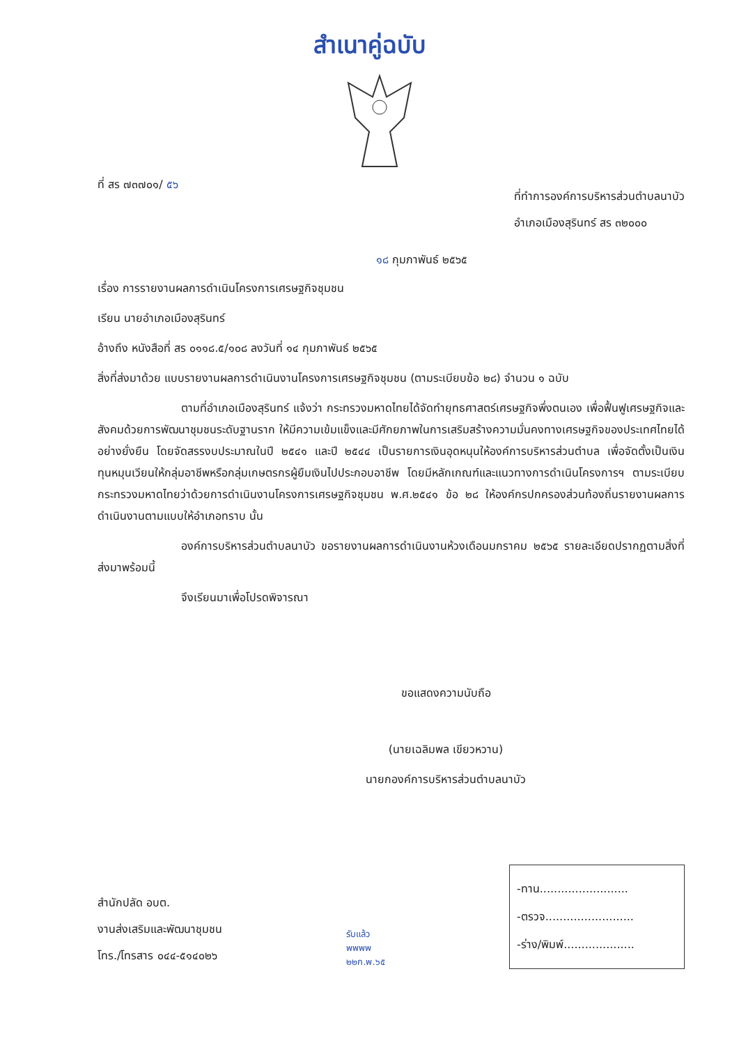สำเนาคู่ฉบับ
ที่ สร ๗๓๗๐๑/ ๕๖
ที่ทำการองค์การบริหารส่วนตำบลนาบัว
อำเภอเมืองสุรินทร์ สร ๓๒๐๐๐
๑๘ กุมภาพันธ์ ๒๕๖๕
เรื่อง การรายงานผลการดำเนินโครงการเศรษฐกิจชุมชน
เรียน นายอำเภอเมืองสุรินทร์
อ้างถึง หนังสือที่ สร ๐๑๑๘.๕/๑๐๘ ลงวันที่ ๑๔ กุมภาพันธ์ ๒๕๖๕
สิ่งที่ส่งมาด้วย แบบรายงานผลการดำเนินงานโครงการเศรษฐกิจชุมชน (ตามระเบียบข้อ ๒๘) จำนวน ๑ ฉบับ
ตามที่อำเภอเมืองสุรินทร์ แจ้งว่า กระทรวงมหาดไทยได้จัดทำยุทธศาสตร์เศรษฐกิจพึ่งตนเอง เพื่อฟื้นฟูเศรษฐกิจและสังคมด้วยการพัฒนาชุมชนระดับฐานราก ให้มีความเข้มแข็งและมีศักยภาพในการเสริมสร้างความมั่นคงทางเศรษฐกิจของประเทศไทยได้อย่างยั่งยืน โดยจัดสรรงบประมาณในปี ๒๕๔๑ และปี ๒๕๔๔ เป็นรายการเงินอุดหนุนให้องค์การบริหารส่วนตำบล เพื่อจัดตั้งเป็นเงินทุนหมุนเวียนให้กลุ่มอาชีพหรือกลุ่มเกษตรกรผู้ยืมเงินไปประกอบอาชีพ โดยมีหลักเกณฑ์และแนวทางการดำเนินโครงการฯ ตามระเบียบกระทรวงมหาดไทยว่าด้วยการดำเนินงานโครงการเศรษฐกิจชุมชน พ.ศ.๒๕๔๑ ข้อ ๒๘ ให้องค์กรปกครองส่วนท้องถิ่นรายงานผลการดำเนินงานตามแบบให้อำเภอทราบ นั้น
องค์การบริหารส่วนตำบลนาบัว ขอรายงานผลการดำเนินงานห้วงเดือนมกราคม ๒๕๖๕ รายละเอียดปรากฏตามสิ่งที่ส่งมาพร้อมนี้
จึงเรียนมาเพื่อโปรดพิจารณา
ขอแสดงความนับถือ
(นายเฉลิมพล เขียวหวาน)
นายกองค์การบริหารส่วนตำบลนาบัว
สำนักปลัด อบต.
งานส่งเสริมและพัฒนาชุมชน
โทร./โทรสาร ๐๔๔-๕๑๔๐๒๖
รับแล้ว
พพพพ
๒๒ก.พ.๖๕
-ทาน.........................
-ตรวจ.........................
-ร่าง/พิมพ์....................